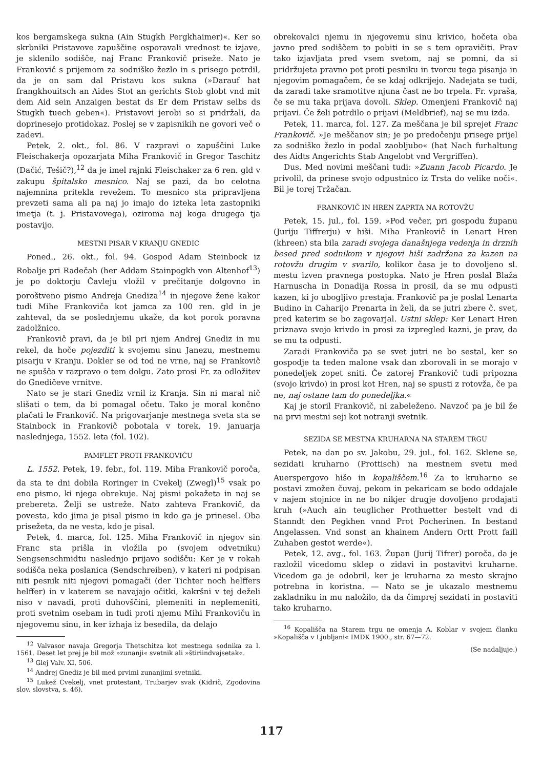kos bergamskega sukna (Ain Stugkh Pergkhaimer)«. Ker so skrbniki Pristavove zapuščine osporavali vrednost te izjave, je sklenilo sodišče, naj Franc Frankovič priseže. Nato je Frankovič s prijemom za sodniško žezlo in s prisego potrdil, da je on sam dal Pristavu kos sukna (»Darauf hat frangkhouitsch an Aides Stot an gerichts Stob globt vnd mit dem Aid sein Anzaigen bestat ds Er dem Pristaw selbs ds Stugkh tuech geben«). Pristavovi jerobi so si pridržali, da doprinesejo protidokaz. Poslej se v zapisnikih ne govori več o zadevi.
Petek, 2. okt., fol. 86. V razpravi o zapuščini Luke Fleischakerja opozarjata Miha Frankovič in Gregor Taschitz (Dačić, Tešič?),<sup>12</sup> da je imel rajnki Fleischaker za 6 ren. gld v zakupu špitalsko mesnico. Naj se pazi, da bo celotna najemnina pritekla revežem. To mesnico sta pripravljena prevzeti sama ali pa naj jo imajo do izteka leta zastopniki imetja (t. j. Pristavovega), oziroma naj koga drugega tja postavijo.
MESTNI PISAR V KRANJU GNEDIC
Poned., 26. okt., fol. 94. Gospod Adam Steinbock iz Robalje pri Radečah (her Addam Stainpogkh von Altenhof<sup>13</sup>) je po doktorju Čavleju vložil v prečitanje dolgovno in poroštveno pismo Andreja Gnediza<sup>14</sup> in njegove žene kakor tudi Mihe Frankoviča kot jamca za 100 ren. gld in je zahteval, da se poslednjemu ukaže, da kot porok poravna zadolžnico.
Frankovič pravi, da je bil pri njem Andrej Gnediz in mu rekel, da hoče pojezditi k svojemu sinu Janezu, mestnemu pisarju v Kranju. Dokler se od tod ne vrne, naj se Frankovič ne spušča v razpravo o tem dolgu. Zato prosi Fr. za odložitev do Gnedičeve vrnitve.
Nato se je stari Gnediz vrnil iz Kranja. Sin ni maral nič slišati o tem, da bi pomagal očetu. Tako je moral končno plačati le Frankovič. Na prigovarjanje mestnega sveta sta se Stainbock in Frankovič pobotala v torek, 19. januarja naslednjega, 1552. leta (fol. 102).
PAMFLET PROTI FRANKOVIČU
L. 1552. Petek, 19. febr., fol. 119. Miha Frankovič poroča, da sta te dni dobila Roringer in Cvekelj (Zwegl)<sup>15</sup> vsak po eno pismo, ki njega obrekuje. Naj pismi pokažeta in naj se prebereta. Želji se ustreže. Nato zahteva Frankovič, da povesta, kdo jima je pisal pismo in kdo ga je prinesel. Oba prisežeta, da ne vesta, kdo je pisal.
Petek, 4. marca, fol. 125. Miha Frankovič in njegov sin Franc sta prišla in vložila po (svojem odvetniku) Sengsenschmidtu naslednjo prijavo sodišču: Ker je v rokah sodišča neka poslanica (Sendschreiben), v kateri ni podpisan niti pesnik niti njegovi pomagači (der Tichter noch helffers helffer) in v katerem se navajajo očitki, kakršni v tej deželi niso v navadi, proti duhovščini, plemeniti in neplemeniti, proti svetnim osebam in tudi proti njemu Mihi Frankoviču in njegovemu sinu, in ker izhaja iz besedila, da delajo
<sup>12</sup> Valvasor navaja Gregorja Thetschitza kot mestnega sodnika za l. 1561. Deset let prej je bil mož »zunanji« svetnik ali »štiriindvajsetak«.
<sup>13</sup> Glej Valv. XI, 506.
<sup>14</sup> Andrej Gnediz je bil med prvimi zunanjimi svetniki.
<sup>15</sup> Lukež Cvekelj, vnet protestant, Trubarjev svak (Kidrič, Zgodovina slov. slovstva, s. 46).
obrekovalci njemu in njegovemu sinu krivico, hočeta oba javno pred sodiščem to pobiti in se s tem opravičiti. Prav tako izjavljata pred vsem svetom, naj se pomni, da si pridržujeta pravno pot proti pesniku in tvorcu tega pisanja in njegovim pomagačem, če se kdaj odkrijejo. Nadejata se tudi, da zaradi take sramotitve njuna čast ne bo trpela. Fr. vpraša, če se mu taka prijava dovoli. Sklep. Omenjeni Frankovič naj prijavi. Če želi potrdilo o prijavi (Meldbrief), naj se mu izda.
Petek, 11. marca, fol. 127. Za meščana je bil sprejet Franc Frankovič. »Je meščanov sin; je po predočenju prisege prijel za sodniško žezlo in podal zaobljubo« (hat Nach furhaltung des Aidts Angerichts Stab Angelobt vnd Vergriffen).
Dus. Med novimi meščani tudi: »Zuann Jacob Picardo. Je privolil, da prinese svojo odpustnico iz Trsta do velike noči«. Bil je torej Tržačan.
FRANKOVIČ IN HREN ZAPRTA NA ROTOVŽU
Petek, 15. jul., fol. 159. »Pod večer, pri gospodu županu (Juriju Tiffrerju) v hiši. Miha Frankovič in Lenart Hren (khreen) sta bila zaradi svojega današnjega vedenja in drznih besed pred sodnikom v njegovi hiši zadržana za kazen na rotovžu drugim v svarilo, kolikor časa je to dovoljeno sl. mestu izven pravnega postopka. Nato je Hren poslal Blaža Harnuscha in Donadija Rossa in prosil, da se mu odpusti kazen, ki jo ubogljivo prestaja. Frankovič pa je poslal Lenarta Budino in Caharijo Prenarta in želi, da se jutri zbere č. svet, pred katerim se bo zagovarjal. Ustni sklep: Ker Lenart Hren priznava svojo krivdo in prosi za izpregled kazni, je prav, da se mu ta odpusti.
Zaradi Frankoviča pa se svet jutri ne bo sestal, ker so gospodje ta teden malone vsak dan zborovali in se morajo v ponedeljek zopet sniti. Če zatorej Frankovič tudi pripozna (svojo krivdo) in prosi kot Hren, naj se spusti z rotovža, če pa ne, naj ostane tam do ponedeljka.«
Kaj je storil Frankovič, ni zabeleženo. Navzoč pa je bil že na prvi mestni seji kot notranji svetnik.
SEZIDA SE MESTNA KRUHARNA NA STAREM TRGU
Petek, na dan po sv. Jakobu, 29. jul., fol. 162. Sklene se, sezidati kruharno (Prottisch) na mestnem svetu med Auerspergovo hišo in kopališčem.<sup>16</sup> Za to kruharno se postavi zmožen čuvaj, pekom in pekaricam se bodo oddajale v najem stojnice in ne bo nikjer drugje dovoljeno prodajati kruh (»Auch ain teuglicher Prothuetter bestelt vnd di Stanndt den Pegkhen vnnd Prot Pocherinen. In bestand Angelassen. Vnd sonst an khainem Andern Ortt Prott faill Zuhaben gestot werde«).
Petek, 12. avg., fol. 163. Župan (Jurij Tifrer) poroča, da je razložil vicedomu sklep o zidavi in postavitvi kruharne. Vicedom ga je odobril, ker je kruharna za mesto skrajno potrebna in koristna. — Nato se je ukazalo mestnemu zakladniku in mu naložilo, da da čimprej sezidati in postaviti tako kruharno.
<sup>16</sup> Kopališča na Starem trgu ne omenja A. Koblar v svojem članku »Kopališča v Ljubljani« IMDK 1900., str. 67—72.
(Se nadaljuje.)
117